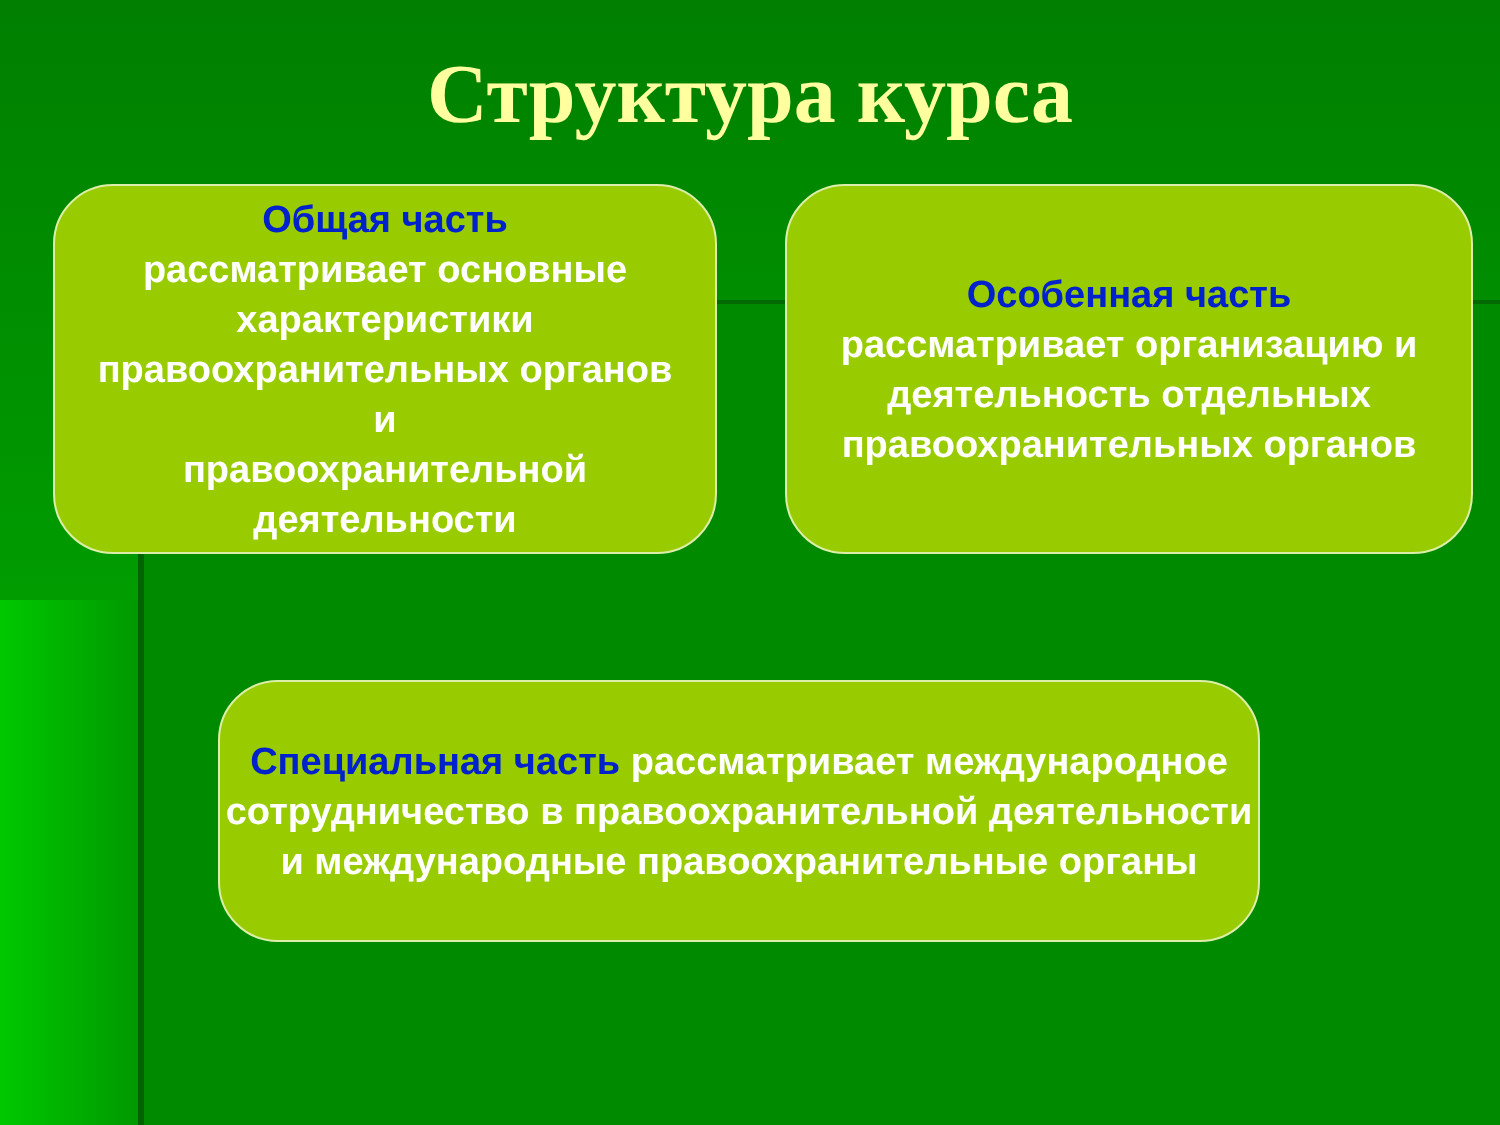Структура курса
Общая часть
рассматривает основные характеристики правоохранительных органов
и
правоохранительной деятельности
Особенная часть
рассматривает организацию и деятельность отдельных правоохранительных органов
Специальная часть рассматривает международное сотрудничество в правоохранительной деятельности и международные правоохранительные органы